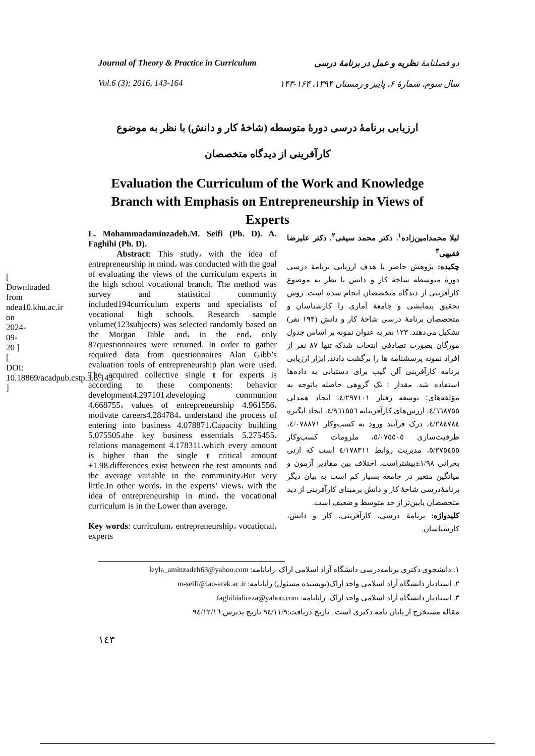[ Downloaded from ndea10.khu.ac.ir on 2024-09-20 ] [ DOI: 10.18869/acadpub.cstp.3.6.143 ]
Journal of Theory & Practice in Curriculum
Vol.6 (3); 2016, 143-164
دو فصلنامهٔ نظریه و عمل در برنامهٔ درسی
سال سوم، شمارهٔ ۶، پاییز و زمستان ۱۳۹۴، ۱۶۴-۱۴۳
ارزیابی برنامهٔ درسی دورهٔ متوسطه (شاخهٔ کار و دانش) با نظر به موضوع
کارآفرینی از دیدگاه متخصصان
Evaluation the Curriculum of the Work and Knowledge Branch with Emphasis on Entrepreneurship in Views of Experts
L. Mohammadaminzadeh.M. Seifi (Ph. D). A. Faghihi (Ph. D).
Abstract: This study، with the idea of entrepreneurship in mind، was conducted with the goal of evaluating the views of the curriculum experts in the high school vocational branch. The method was survey and statistical community included194curriculum experts and specialists of vocational high schools. Research sample volume(123subjects) was selected randomly based on the Morgan Table and، in the end، only 87questionnaires were returned. In order to gather required data from questionnaires Alan Gibb’s evaluation tools of entrepreneurship plan were used. The acquired collective single t for experts is according to these components: behavior development4.297101،developing communion 4.668755، values of entrepreneurship 4.961556، motivate careers4.284784، understand the process of entering into business 4.078871،Capacity building 5.075505،the key business essentials 5.275455، relations management 4.178311،which every amount is higher than the single t critical amount ±1.98.differences exist between the test amounts and the average variable in the community،But very little.In other words، in the experts’ views، with the idea of entrepreneurship in mind، the vocational curriculum is in the Lower than average.
Key words: curriculum، entrepreneurship، vocational، experts
لیلا محمدامین‌زاده<sup>۱</sup>. دکتر محمد سیفی<sup>۲</sup>. دکتر علیرضا فقیهی<sup>۳</sup>
چکیده: پژوهش حاضر با هدف ارزیابی برنامهٔ درسی دورهٔ متوسطه شاخهٔ کار و دانش با نظر به موضوع کارآفرینی از دیدگاه متخصصان انجام شده است. روش تحقیق پیمایشی و جامعهٔ آماری را کارشناسان و متخصصان برنامهٔ درسی شاخهٔ کار و دانش (۱۹۴ نفر) تشکیل می‌دهند. ۱۲۳ نفر به عنوان نمونه بر اساس جدول مورگان بصورت تصادفی انتخاب شدکه تنها ۸۷ نفر از افراد نمونه پرسشنامه ها را برگشت دادند. ابزار ارزیابی برنامه کارآفرینی آلن گیب برای دستیابی به داده‌ها استفاده شد. مقدار t تک گروهی حاصله باتوجه به مؤلفه‌های؛ توسعه رفتار ٤/٢٩٧١٠١، ایجاد همدلی ٤/٦٦٨٧٥٥، ارزش‌های کارآفرینانه ٤/٩٦١٥٥٦، ایجاد انگیزه ٤/٢٨٤٧٨٤، درک فرآیند ورود به کسب‌وکار ٤/٠٧٨٨٧١، ظرفیت‌سازی ٥/٠٧٥٥٠٥، ملزومات کسب‌وکار ٥/٢٧٥٤٥٥، مدیریت روابط ٤/١٧٨٣١١ است که ازتی بحرانی ١/٩٨±بیشتراست. اختلاف بین مقادیر آزمون و میانگین متغیر در جامعه بسیار کم است به بیان دیگر برنامهٔ‌درسی شاخهٔ کار و دانش برمبنای کارآفرینی از دید متخصصان پایین‌تر از حد متوسط و ضعیف است.
کلیدواژه: برنامهٔ درسی، کارآفرینی، کار و دانش، کارشناسان.
۱. دانشجوی دکتری برنامه‌درسی دانشگاه آزاد اسلامی اراک .رایانامه: leyla_aminzadeh63@yahoo.com
۲. استادیار دانشگاه آزاد اسلامی واحد اراک(نویسنده مسئول) رایانامه: m-seifi@iau-arak.ac.ir
۳. استادیار دانشگاه آزاد اسلامی واحد اراک. رایانامه: faghihialireza@yahoo.com
مقاله مستخرج از پایان نامه دکتری است . تاریخ دریافت:٩٤/١١/٩ تاریخ پذیرش:٩٤/١٢/١٦
١٤٣